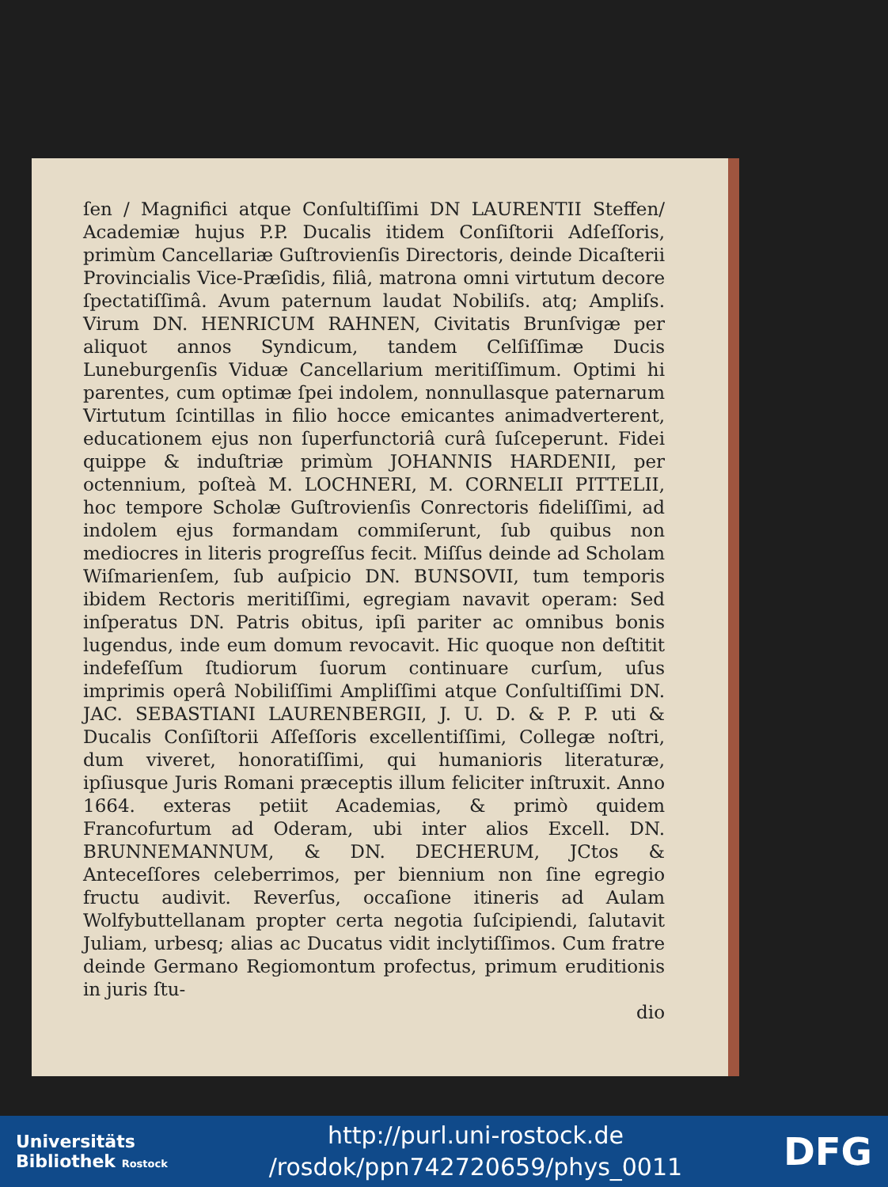ſen / Magnifici atque Conſultiſſimi DN LAURENTII Steffen/ Academiæ hujus P.P. Ducalis itidem Conſiſtorii Adſeſſoris, primùm Cancellariæ Guſtrovienſis Directoris, deinde Dicaſterii Provincialis Vice-Præſidis, filiâ, matrona omni virtutum decore ſpectatiſſimâ. Avum paternum laudat Nobiliſs. atq; Ampliſs. Virum DN. HENRICUM RAHNEN, Civitatis Brunſvigæ per aliquot annos Syndicum, tandem Celſiſſimæ Ducis Luneburgenſis Viduæ Cancellarium meritiſſimum. Optimi hi parentes, cum optimæ ſpei indolem, nonnullasque paternarum Virtutum ſcintillas in filio hocce emicantes animadverterent, educationem ejus non ſuperfunctoriâ curâ ſuſceperunt. Fidei quippe & induſtriæ primùm JOHANNIS HARDENII, per octennium, poſteà M. LOCHNERI, M. CORNELII PITTELII, hoc tempore Scholæ Guſtrovienſis Conrectoris fideliſſimi, ad indolem ejus formandam commiſerunt, ſub quibus non mediocres in literis progreſſus fecit. Miſſus deinde ad Scholam Wiſmarienſem, ſub auſpicio DN. BUNSOVII, tum temporis ibidem Rectoris meritiſſimi, egregiam navavit operam: Sed inſperatus DN. Patris obitus, ipſi pariter ac omnibus bonis lugendus, inde eum domum revocavit. Hic quoque non deſtitit indefeſſum ſtudiorum ſuorum continuare curſum, uſus imprimis operâ Nobiliſſimi Ampliſſimi atque Conſultiſſimi DN. JAC. SEBASTIANI LAURENBERGII, J. U. D. & P. P. uti & Ducalis Conſiſtorii Aſſeſſoris excellentiſſimi, Collegæ noſtri, dum viveret, honoratiſſimi, qui humanioris literaturæ, ipſiusque Juris Romani præceptis illum feliciter inſtruxit. Anno 1664. exteras petiit Academias, & primò quidem Francofurtum ad Oderam, ubi inter alios Excell. DN. BRUNNEMANNUM, & DN. DECHERUM, JCtos & Anteceſſores celeberrimos, per biennium non ſine egregio fructu audivit. Reverſus, occaſione itineris ad Aulam Wolfybuttellanam propter certa negotia ſuſcipiendi, ſalutavit Juliam, urbesq; alias ac Ducatus vidit inclytiſſimos. Cum fratre deinde Germano Regiomontum profectus, primum eruditionis in juris ſtu-
dio
Universitäts
Bibliothek Rostock
http://purl.uni-rostock.de
/rosdok/ppn742720659/phys_0011
DFG